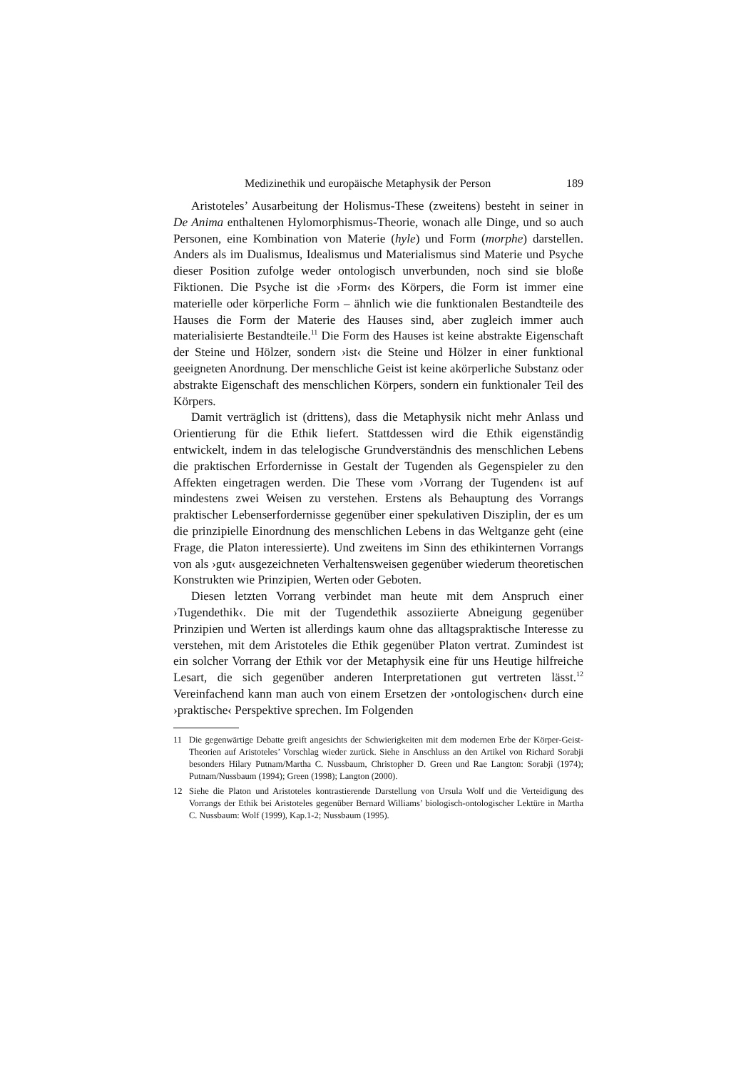Medizinethik und europäische Metaphysik der Person 189
Aristoteles’ Ausarbeitung der Holismus-These (zweitens) besteht in seiner in De Anima enthaltenen Hylomorphismus-Theorie, wonach alle Dinge, und so auch Personen, eine Kombination von Materie (hyle) und Form (morphe) darstellen. Anders als im Dualismus, Idealismus und Materialismus sind Materie und Psyche dieser Position zufolge weder ontologisch unverbunden, noch sind sie bloße Fiktionen. Die Psyche ist die ›Form‹ des Körpers, die Form ist immer eine materielle oder körperliche Form – ähnlich wie die funktionalen Bestandteile des Hauses die Form der Materie des Hauses sind, aber zugleich immer auch materialisierte Bestandteile.<sup>11</sup> Die Form des Hauses ist keine abstrakte Eigenschaft der Steine und Hölzer, sondern ›ist‹ die Steine und Hölzer in einer funktional geeigneten Anordnung. Der menschliche Geist ist keine akörperliche Substanz oder abstrakte Eigenschaft des menschlichen Körpers, sondern ein funktionaler Teil des Körpers.
Damit verträglich ist (drittens), dass die Metaphysik nicht mehr Anlass und Orientierung für die Ethik liefert. Stattdessen wird die Ethik eigenständig entwickelt, indem in das telelogische Grundverständnis des menschlichen Lebens die praktischen Erfordernisse in Gestalt der Tugenden als Gegenspieler zu den Affekten eingetragen werden. Die These vom ›Vorrang der Tugenden‹ ist auf mindestens zwei Weisen zu verstehen. Erstens als Behauptung des Vorrangs praktischer Lebenserfordernisse gegenüber einer spekulativen Disziplin, der es um die prinzipielle Einordnung des menschlichen Lebens in das Weltganze geht (eine Frage, die Platon interessierte). Und zweitens im Sinn des ethikinternen Vorrangs von als ›gut‹ ausgezeichneten Verhaltensweisen gegenüber wiederum theoretischen Konstrukten wie Prinzipien, Werten oder Geboten.
Diesen letzten Vorrang verbindet man heute mit dem Anspruch einer ›Tugendethik‹. Die mit der Tugendethik assoziierte Abneigung gegenüber Prinzipien und Werten ist allerdings kaum ohne das alltagspraktische Interesse zu verstehen, mit dem Aristoteles die Ethik gegenüber Platon vertrat. Zumindest ist ein solcher Vorrang der Ethik vor der Metaphysik eine für uns Heutige hilfreiche Lesart, die sich gegenüber anderen Interpretationen gut vertreten lässt.<sup>12</sup> Vereinfachend kann man auch von einem Ersetzen der ›ontologischen‹ durch eine ›praktische‹ Perspektive sprechen. Im Folgenden
11 Die gegenwärtige Debatte greift angesichts der Schwierigkeiten mit dem modernen Erbe der Körper-Geist-Theorien auf Aristoteles’ Vorschlag wieder zurück. Siehe in Anschluss an den Artikel von Richard Sorabji besonders Hilary Putnam/Martha C. Nussbaum, Christopher D. Green und Rae Langton: Sorabji (1974); Putnam/Nussbaum (1994); Green (1998); Langton (2000).
12 Siehe die Platon und Aristoteles kontrastierende Darstellung von Ursula Wolf und die Verteidigung des Vorrangs der Ethik bei Aristoteles gegenüber Bernard Williams’ biologisch-ontologischer Lektüre in Martha C. Nussbaum: Wolf (1999), Kap.1-2; Nussbaum (1995).